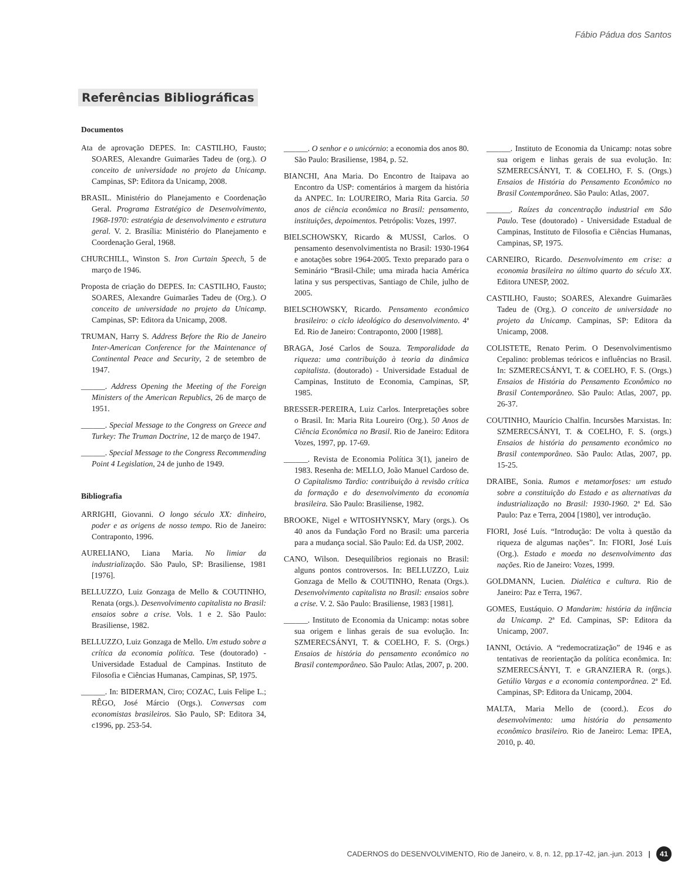Fábio Pádua dos Santos
Referências Bibliográficas
Documentos
Ata de aprovação DEPES. In: CASTILHO, Fausto; SOARES, Alexandre Guimarães Tadeu de (org.). O conceito de universidade no projeto da Unicamp. Campinas, SP: Editora da Unicamp, 2008.
BRASIL. Ministério do Planejamento e Coordenação Geral. Programa Estratégico de Desenvolvimento, 1968-1970: estratégia de desenvolvimento e estrutura geral. V. 2. Brasília: Ministério do Planejamento e Coordenação Geral, 1968.
CHURCHILL, Winston S. Iron Curtain Speech, 5 de março de 1946.
Proposta de criação do DEPES. In: CASTILHO, Fausto; SOARES, Alexandre Guimarães Tadeu de (Org.). O conceito de universidade no projeto da Unicamp. Campinas, SP: Editora da Unicamp, 2008.
TRUMAN, Harry S. Address Before the Rio de Janeiro Inter-American Conference for the Maintenance of Continental Peace and Security, 2 de setembro de 1947.
______. Address Opening the Meeting of the Foreign Ministers of the American Republics, 26 de março de 1951.
______. Special Message to the Congress on Greece and Turkey: The Truman Doctrine, 12 de março de 1947.
______. Special Message to the Congress Recommending Point 4 Legislation, 24 de junho de 1949.
Bibliografia
ARRIGHI, Giovanni. O longo século XX: dinheiro, poder e as origens de nosso tempo. Rio de Janeiro: Contraponto, 1996.
AURELIANO, Liana Maria. No limiar da industrialização. São Paulo, SP: Brasiliense, 1981 [1976].
BELLUZZO, Luiz Gonzaga de Mello & COUTINHO, Renata (orgs.). Desenvolvimento capitalista no Brasil: ensaios sobre a crise. Vols. 1 e 2. São Paulo: Brasiliense, 1982.
BELLUZZO, Luiz Gonzaga de Mello. Um estudo sobre a crítica da economia política. Tese (doutorado) - Universidade Estadual de Campinas. Instituto de Filosofia e Ciências Humanas, Campinas, SP, 1975.
______. In: BIDERMAN, Ciro; COZAC, Luis Felipe L.; RÊGO, José Márcio (Orgs.). Conversas com economistas brasileiros. São Paulo, SP: Editora 34, c1996, pp. 253-54.
______. O senhor e o unicórnio: a economia dos anos 80. São Paulo: Brasiliense, 1984, p. 52.
BIANCHI, Ana Maria. Do Encontro de Itaipava ao Encontro da USP: comentários à margem da história da ANPEC. In: LOUREIRO, Maria Rita Garcia. 50 anos de ciência econômica no Brasil: pensamento, instituições, depoimentos. Petrópolis: Vozes, 1997.
BIELSCHOWSKY, Ricardo & MUSSI, Carlos. O pensamento desenvolvimentista no Brasil: 1930-1964 e anotações sobre 1964-2005. Texto preparado para o Seminário “Brasil-Chile; uma mirada hacia América latina y sus perspectivas, Santiago de Chile, julho de 2005.
BIELSCHOWSKY, Ricardo. Pensamento econômico brasileiro: o ciclo ideológico do desenvolvimento. 4ª Ed. Rio de Janeiro: Contraponto, 2000 [1988].
BRAGA, José Carlos de Souza. Temporalidade da riqueza: uma contribuição à teoria da dinâmica capitalista. (doutorado) - Universidade Estadual de Campinas, Instituto de Economia, Campinas, SP, 1985.
BRESSER-PEREIRA, Luiz Carlos. Interpretações sobre o Brasil. In: Maria Rita Loureiro (Org.). 50 Anos de Ciência Econômica no Brasil. Rio de Janeiro: Editora Vozes, 1997, pp. 17-69.
______. Revista de Economia Política 3(1), janeiro de 1983. Resenha de: MELLO, João Manuel Cardoso de. O Capitalismo Tardio: contribuição à revisão crítica da formação e do desenvolvimento da economia brasileira. São Paulo: Brasiliense, 1982.
BROOKE, Nigel e WITOSHYNSKY, Mary (orgs.). Os 40 anos da Fundação Ford no Brasil: uma parceria para a mudança social. São Paulo: Ed. da USP, 2002.
CANO, Wilson. Desequilíbrios regionais no Brasil: alguns pontos controversos. In: BELLUZZO, Luiz Gonzaga de Mello & COUTINHO, Renata (Orgs.). Desenvolvimento capitalista no Brasil: ensaios sobre a crise. V. 2. São Paulo: Brasiliense, 1983 [1981].
______. Instituto de Economia da Unicamp: notas sobre sua origem e linhas gerais de sua evolução. In: SZMERECSÁNYI, T. & COELHO, F. S. (Orgs.) Ensaios de história do pensamento econômico no Brasil contemporâneo. São Paulo: Atlas, 2007, p. 200.
______. Instituto de Economia da Unicamp: notas sobre sua origem e linhas gerais de sua evolução. In: SZMERECSÁNYI, T. & COELHO, F. S. (Orgs.) Ensaios de História do Pensamento Econômico no Brasil Contemporâneo. São Paulo: Atlas, 2007.
______. Raízes da concentração industrial em São Paulo. Tese (doutorado) - Universidade Estadual de Campinas, Instituto de Filosofia e Ciências Humanas, Campinas, SP, 1975.
CARNEIRO, Ricardo. Desenvolvimento em crise: a economia brasileira no último quarto do século XX. Editora UNESP, 2002.
CASTILHO, Fausto; SOARES, Alexandre Guimarães Tadeu de (Org.). O conceito de universidade no projeto da Unicamp. Campinas, SP: Editora da Unicamp, 2008.
COLISTETE, Renato Perim. O Desenvolvimentismo Cepalino: problemas teóricos e influências no Brasil. In: SZMERECSÁNYI, T. & COELHO, F. S. (Orgs.) Ensaios de História do Pensamento Econômico no Brasil Contemporâneo. São Paulo: Atlas, 2007, pp. 26-37.
COUTINHO, Maurício Chalfin. Incursões Marxistas. In: SZMERECSÁNYI, T. & COELHO, F. S. (orgs.) Ensaios de história do pensamento econômico no Brasil contemporâneo. São Paulo: Atlas, 2007, pp. 15-25.
DRAIBE, Sonia. Rumos e metamorfoses: um estudo sobre a constituição do Estado e as alternativas da industrialização no Brasil: 1930-1960. 2ª Ed. São Paulo: Paz e Terra, 2004 [1980], ver introdução.
FIORI, José Luís. “Introdução: De volta à questão da riqueza de algumas nações”. In: FIORI, José Luís (Org.). Estado e moeda no desenvolvimento das nações. Rio de Janeiro: Vozes, 1999.
GOLDMANN, Lucien. Dialética e cultura. Rio de Janeiro: Paz e Terra, 1967.
GOMES, Eustáquio. O Mandarim: história da infância da Unicamp. 2ª Ed. Campinas, SP: Editora da Unicamp, 2007.
IANNI, Octávio. A “redemocratização” de 1946 e as tentativas de reorientação da política econômica. In: SZMERECSÁNYI, T. e GRANZIERA R. (orgs.). Getúlio Vargas e a economia contemporânea. 2ª Ed. Campinas, SP: Editora da Unicamp, 2004.
MALTA, Maria Mello de (coord.). Ecos do desenvolvimento: uma história do pensamento econômico brasileiro. Rio de Janeiro: Lema: IPEA, 2010, p. 40.
CADERNOS do DESENVOLVIMENTO, Rio de Janeiro, v. 8, n. 12, pp.17-42, jan.-jun. 2013 | 41